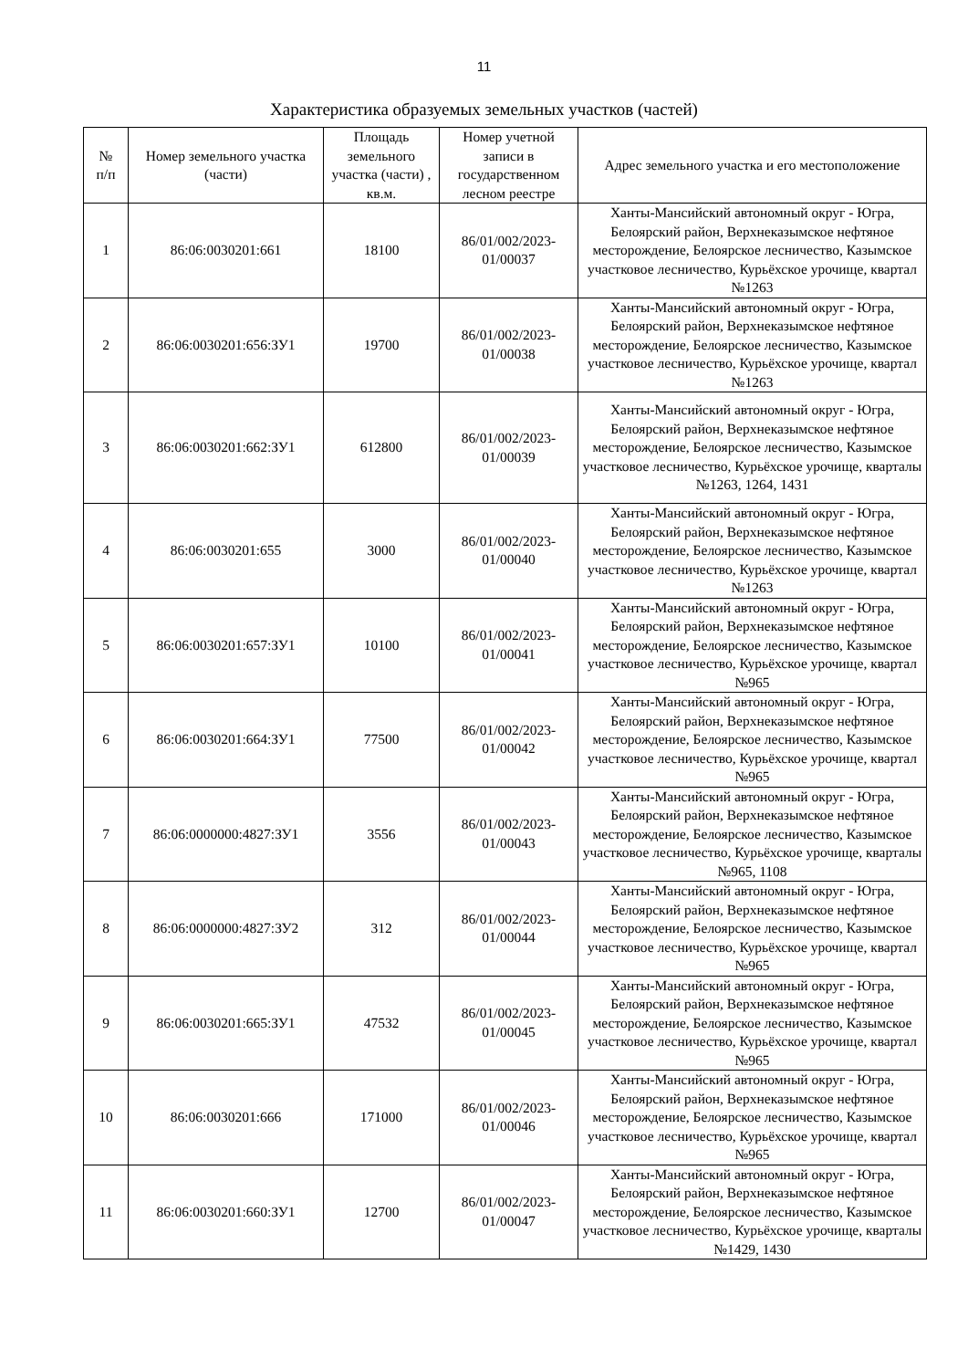11
Характеристика образуемых земельных участков (частей)
| № п/п | Номер земельного участка (части) | Площадь земельного участка (части) , кв.м. | Номер учетной записи в государственном лесном реестре | Адрес земельного участка и его местоположение |
| --- | --- | --- | --- | --- |
| 1 | 86:06:0030201:661 | 18100 | 86/01/002/2023-01/00037 | Ханты-Мансийский автономный округ - Югра, Белоярский район, Верхнеказымское нефтяное месторождение, Белоярское лесничество, Казымское участковое лесничество, Курьёхское урочище, квартал №1263 |
| 2 | 86:06:0030201:656:ЗУ1 | 19700 | 86/01/002/2023-01/00038 | Ханты-Мансийский автономный округ - Югра, Белоярский район, Верхнеказымское нефтяное месторождение, Белоярское лесничество, Казымское участковое лесничество, Курьёхское урочище, квартал №1263 |
| 3 | 86:06:0030201:662:ЗУ1 | 612800 | 86/01/002/2023-01/00039 | Ханты-Мансийский автономный округ - Югра, Белоярский район, Верхнеказымское нефтяное месторождение, Белоярское лесничество, Казымское участковое лесничество, Курьёхское урочище, кварталы №1263, 1264, 1431 |
| 4 | 86:06:0030201:655 | 3000 | 86/01/002/2023-01/00040 | Ханты-Мансийский автономный округ - Югра, Белоярский район, Верхнеказымское нефтяное месторождение, Белоярское лесничество, Казымское участковое лесничество, Курьёхское урочище, квартал №1263 |
| 5 | 86:06:0030201:657:ЗУ1 | 10100 | 86/01/002/2023-01/00041 | Ханты-Мансийский автономный округ - Югра, Белоярский район, Верхнеказымское нефтяное месторождение, Белоярское лесничество, Казымское участковое лесничество, Курьёхское урочище, квартал №965 |
| 6 | 86:06:0030201:664:ЗУ1 | 77500 | 86/01/002/2023-01/00042 | Ханты-Мансийский автономный округ - Югра, Белоярский район, Верхнеказымское нефтяное месторождение, Белоярское лесничество, Казымское участковое лесничество, Курьёхское урочище, квартал №965 |
| 7 | 86:06:0000000:4827:ЗУ1 | 3556 | 86/01/002/2023-01/00043 | Ханты-Мансийский автономный округ - Югра, Белоярский район, Верхнеказымское нефтяное месторождение, Белоярское лесничество, Казымское участковое лесничество, Курьёхское урочище, кварталы №965, 1108 |
| 8 | 86:06:0000000:4827:ЗУ2 | 312 | 86/01/002/2023-01/00044 | Ханты-Мансийский автономный округ - Югра, Белоярский район, Верхнеказымское нефтяное месторождение, Белоярское лесничество, Казымское участковое лесничество, Курьёхское урочище, квартал №965 |
| 9 | 86:06:0030201:665:ЗУ1 | 47532 | 86/01/002/2023-01/00045 | Ханты-Мансийский автономный округ - Югра, Белоярский район, Верхнеказымское нефтяное месторождение, Белоярское лесничество, Казымское участковое лесничество, Курьёхское урочище, квартал №965 |
| 10 | 86:06:0030201:666 | 171000 | 86/01/002/2023-01/00046 | Ханты-Мансийский автономный округ - Югра, Белоярский район, Верхнеказымское нефтяное месторождение, Белоярское лесничество, Казымское участковое лесничество, Курьёхское урочище, квартал №965 |
| 11 | 86:06:0030201:660:ЗУ1 | 12700 | 86/01/002/2023-01/00047 | Ханты-Мансийский автономный округ - Югра, Белоярский район, Верхнеказымское нефтяное месторождение, Белоярское лесничество, Казымское участковое лесничество, Курьёхское урочище, кварталы №1429, 1430 |